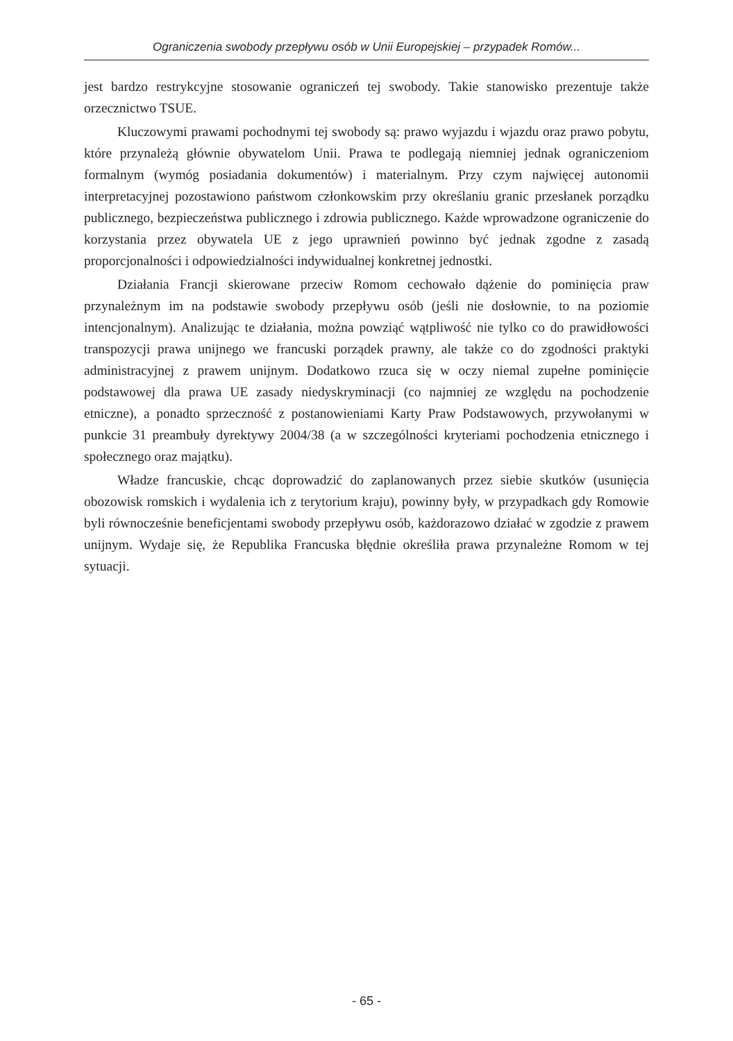Ograniczenia swobody przepływu osób w Unii Europejskiej – przypadek Romów...
jest bardzo restrykcyjne stosowanie ograniczeń tej swobody. Takie stanowisko prezentuje także orzecznictwo TSUE.
Kluczowymi prawami pochodnymi tej swobody są: prawo wyjazdu i wjazdu oraz prawo pobytu, które przynależą głównie obywatelom Unii. Prawa te podlegają niemniej jednak ograniczeniom formalnym (wymóg posiadania dokumentów) i materialnym. Przy czym najwięcej autonomii interpretacyjnej pozostawiono państwom członkowskim przy określaniu granic przesłanek porządku publicznego, bezpieczeństwa publicznego i zdrowia publicznego. Każde wprowadzone ograniczenie do korzystania przez obywatela UE z jego uprawnień powinno być jednak zgodne z zasadą proporcjonalności i odpowiedzialności indywidualnej konkretnej jednostki.
Działania Francji skierowane przeciw Romom cechowało dążenie do pominięcia praw przynależnym im na podstawie swobody przepływu osób (jeśli nie dosłownie, to na poziomie intencjonalnym). Analizując te działania, można powziąć wątpliwość nie tylko co do prawidłowości transpozycji prawa unijnego we francuski porządek prawny, ale także co do zgodności praktyki administracyjnej z prawem unijnym. Dodatkowo rzuca się w oczy niemal zupełne pominięcie podstawowej dla prawa UE zasady niedyskryminacji (co najmniej ze względu na pochodzenie etniczne), a ponadto sprzeczność z postanowieniami Karty Praw Podstawowych, przywołanymi w punkcie 31 preambuły dyrektywy 2004/38 (a w szczególności kryteriami pochodzenia etnicznego i społecznego oraz majątku).
Władze francuskie, chcąc doprowadzić do zaplanowanych przez siebie skutków (usunięcia obozowisk romskich i wydalenia ich z terytorium kraju), powinny były, w przypadkach gdy Romowie byli równocześnie beneficjentami swobody przepływu osób, każdorazowo działać w zgodzie z prawem unijnym. Wydaje się, że Republika Francuska błędnie określiła prawa przynależne Romom w tej sytuacji.
- 65 -